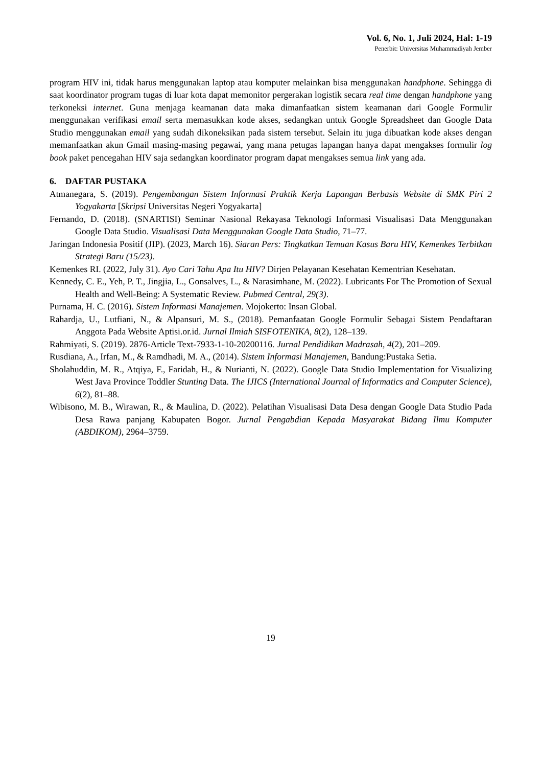Vol. 6, No. 1, Juli 2024, Hal: 1-19
Penerbit: Universitas Muhammadiyah Jember
program HIV ini, tidak harus menggunakan laptop atau komputer melainkan bisa menggunakan handphone. Sehingga di saat koordinator program tugas di luar kota dapat memonitor pergerakan logistik secara real time dengan handphone yang terkoneksi internet. Guna menjaga keamanan data maka dimanfaatkan sistem keamanan dari Google Formulir menggunakan verifikasi email serta memasukkan kode akses, sedangkan untuk Google Spreadsheet dan Google Data Studio menggunakan email yang sudah dikoneksikan pada sistem tersebut. Selain itu juga dibuatkan kode akses dengan memanfaatkan akun Gmail masing-masing pegawai, yang mana petugas lapangan hanya dapat mengakses formulir log book paket pencegahan HIV saja sedangkan koordinator program dapat mengakses semua link yang ada.
6. DAFTAR PUSTAKA
Atmanegara, S. (2019). Pengembangan Sistem Informasi Praktik Kerja Lapangan Berbasis Website di SMK Piri 2 Yogyakarta [Skripsi Universitas Negeri Yogyakarta]
Fernando, D. (2018). (SNARTISI) Seminar Nasional Rekayasa Teknologi Informasi Visualisasi Data Menggunakan Google Data Studio. Visualisasi Data Menggunakan Google Data Studio, 71–77.
Jaringan Indonesia Positif (JIP). (2023, March 16). Siaran Pers: Tingkatkan Temuan Kasus Baru HIV, Kemenkes Terbitkan Strategi Baru (15/23).
Kemenkes RI. (2022, July 31). Ayo Cari Tahu Apa Itu HIV? Dirjen Pelayanan Kesehatan Kementrian Kesehatan.
Kennedy, C. E., Yeh, P. T., Jingjia, L., Gonsalves, L., & Narasimhane, M. (2022). Lubricants For The Promotion of Sexual Health and Well-Being: A Systematic Review. Pubmed Central, 29(3).
Purnama, H. C. (2016). Sistem Informasi Manajemen. Mojokerto: Insan Global.
Rahardja, U., Lutfiani, N., & Alpansuri, M. S., (2018). Pemanfaatan Google Formulir Sebagai Sistem Pendaftaran Anggota Pada Website Aptisi.or.id. Jurnal Ilmiah SISFOTENIKA, 8(2), 128–139.
Rahmiyati, S. (2019). 2876-Article Text-7933-1-10-20200116. Jurnal Pendidikan Madrasah, 4(2), 201–209.
Rusdiana, A., Irfan, M., & Ramdhadi, M. A., (2014). Sistem Informasi Manajemen, Bandung:Pustaka Setia.
Sholahuddin, M. R., Atqiya, F., Faridah, H., & Nurianti, N. (2022). Google Data Studio Implementation for Visualizing West Java Province Toddler Stunting Data. The IJICS (International Journal of Informatics and Computer Science), 6(2), 81–88.
Wibisono, M. B., Wirawan, R., & Maulina, D. (2022). Pelatihan Visualisasi Data Desa dengan Google Data Studio Pada Desa Rawa panjang Kabupaten Bogor. Jurnal Pengabdian Kepada Masyarakat Bidang Ilmu Komputer (ABDIKOM), 2964–3759.
19